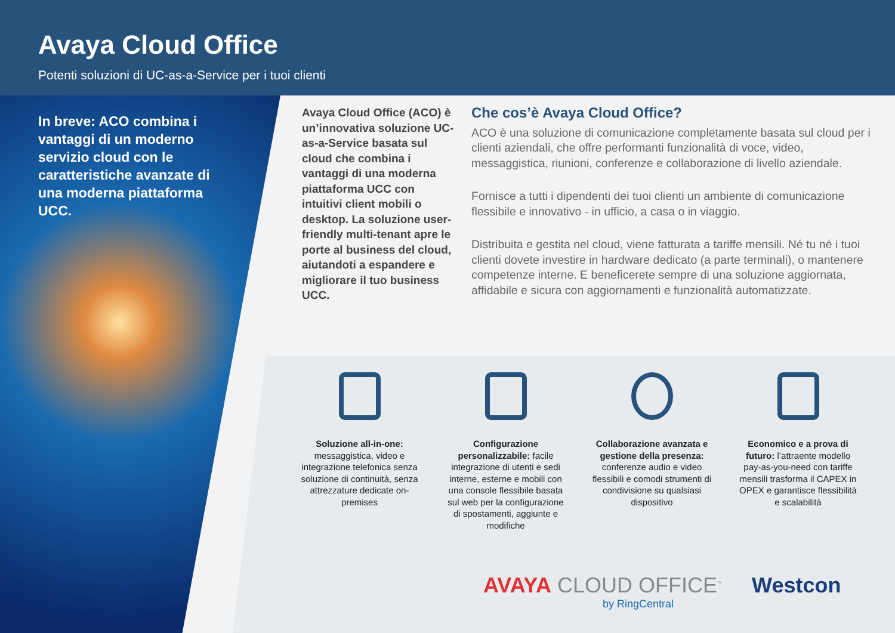Avaya Cloud Office
Potenti soluzioni di UC-as-a-Service per i tuoi clienti
In breve: ACO combina i vantaggi di un moderno servizio cloud con le caratteristiche avanzate di una moderna piattaforma UCC.
Avaya Cloud Office (ACO) è un’innovativa soluzione UC-as-a-Service basata sul cloud che combina i vantaggi di una moderna piattaforma UCC con intuitivi client mobili o desktop. La soluzione user-friendly multi-tenant apre le porte al business del cloud, aiutandoti a espandere e migliorare il tuo business UCC.
Che cos’è Avaya Cloud Office?
ACO è una soluzione di comunicazione completamente basata sul cloud per i clienti aziendali, che offre performanti funzionalità di voce, video, messaggistica, riunioni, conferenze e collaborazione di livello aziendale.
Fornisce a tutti i dipendenti dei tuoi clienti un ambiente di comunicazione flessibile e innovativo - in ufficio, a casa o in viaggio.
Distribuita e gestita nel cloud, viene fatturata a tariffe mensili. Né tu né i tuoi clienti dovete investire in hardware dedicato (a parte terminali), o mantenere competenze interne. E beneficerete sempre di una soluzione aggiornata, affidabile e sicura con aggiornamenti e funzionalità automatizzate.
Soluzione all-in-one: messaggistica, video e integrazione telefonica senza soluzione di continuità, senza attrezzature dedicate on-premises
Configurazione personalizzabile: facile integrazione di utenti e sedi interne, esterne e mobili con una console flessibile basata sul web per la configurazione di spostamenti, aggiunte e modifiche
Collaborazione avanzata e gestione della presenza: conferenze audio e video flessibili e comodi strumenti di condivisione su qualsiasi dispositivo
Economico e a prova di futuro: l’attraente modello pay-as-you-need con tariffe mensili trasforma il CAPEX in OPEX e garantisce flessibilità e scalabilità
AVAYA CLOUD OFFICE<sup>™</sup> Westcon
by RingCentral